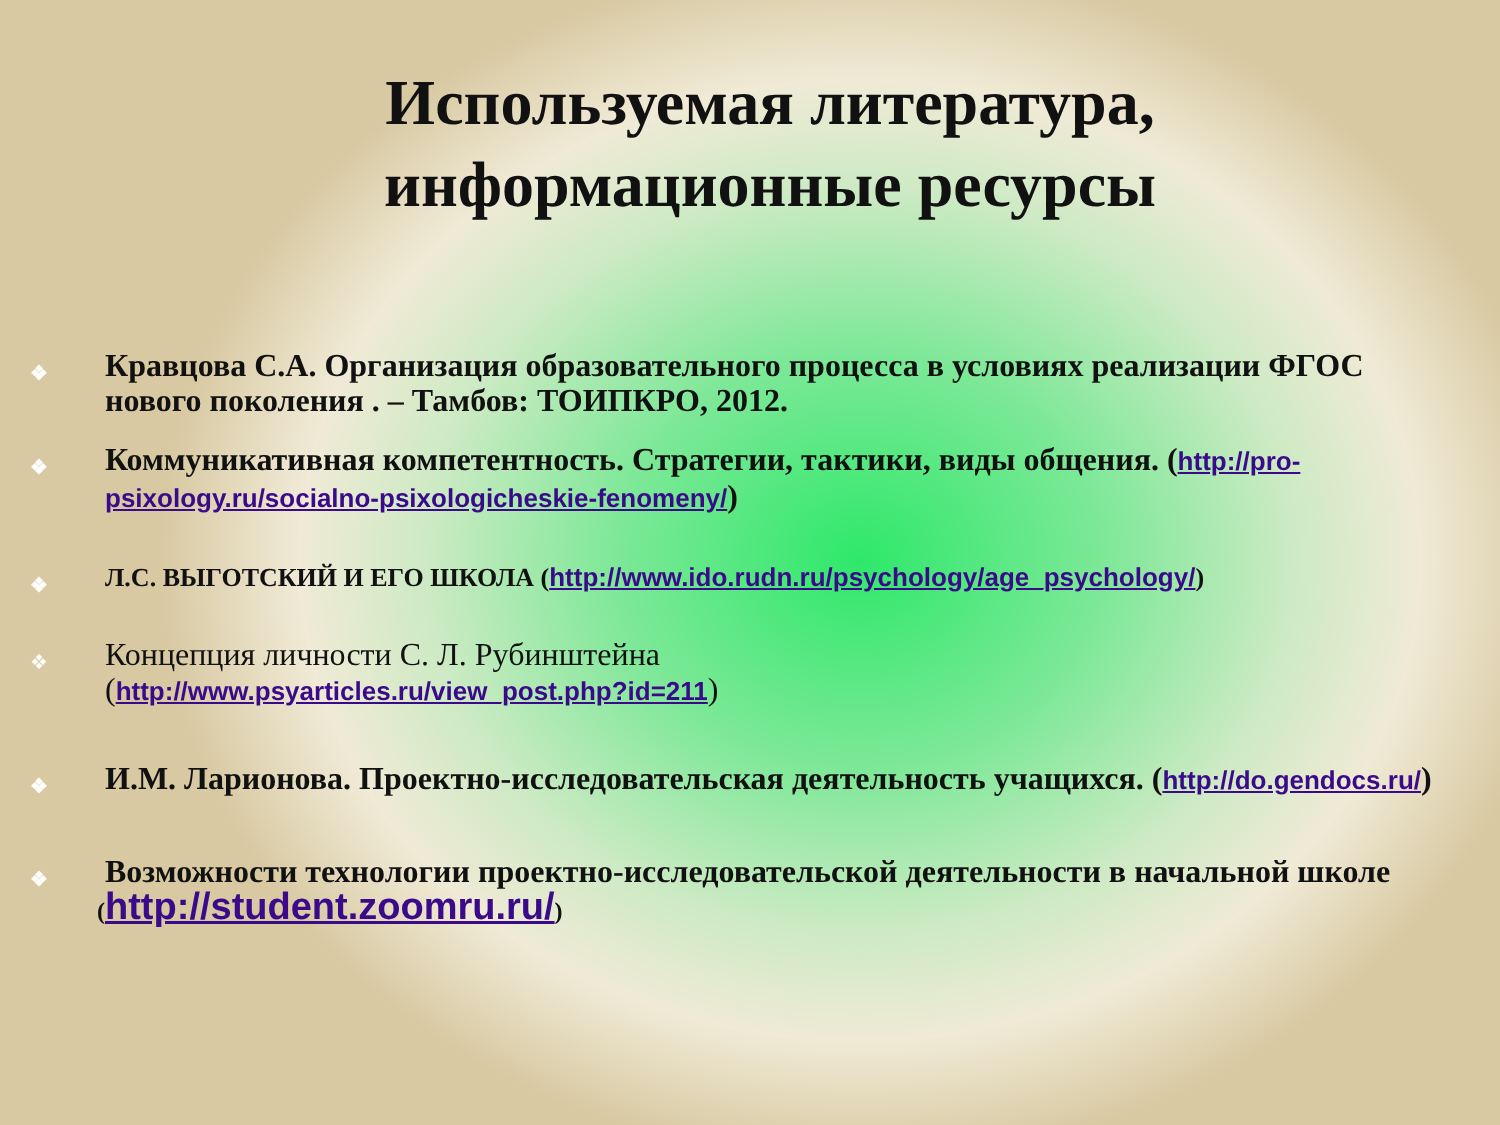Используемая литература,
информационные ресурсы
❖ Кравцова С.А. Организация образовательного процесса в условиях реализации ФГОС нового поколения . – Тамбов: ТОИПКРО, 2012.
❖ Коммуникативная компетентность. Стратегии, тактики, виды общения. (http://pro-psixology.ru/socialno-psixologicheskie-fenomeny/)
❖ Л.С. ВЫГОТСКИЙ И ЕГО ШКОЛА (http://www.ido.rudn.ru/psychology/age_psychology/)
❖ Концепция личности С. Л. Рубинштейна
(http://www.psyarticles.ru/view_post.php?id=211)
❖ И.М. Ларионова. Проектно-исследовательская деятельность учащихся. (http://do.gendocs.ru/)
❖ Возможности технологии проектно-исследовательской деятельности в начальной школе
(http://student.zoomru.ru/)